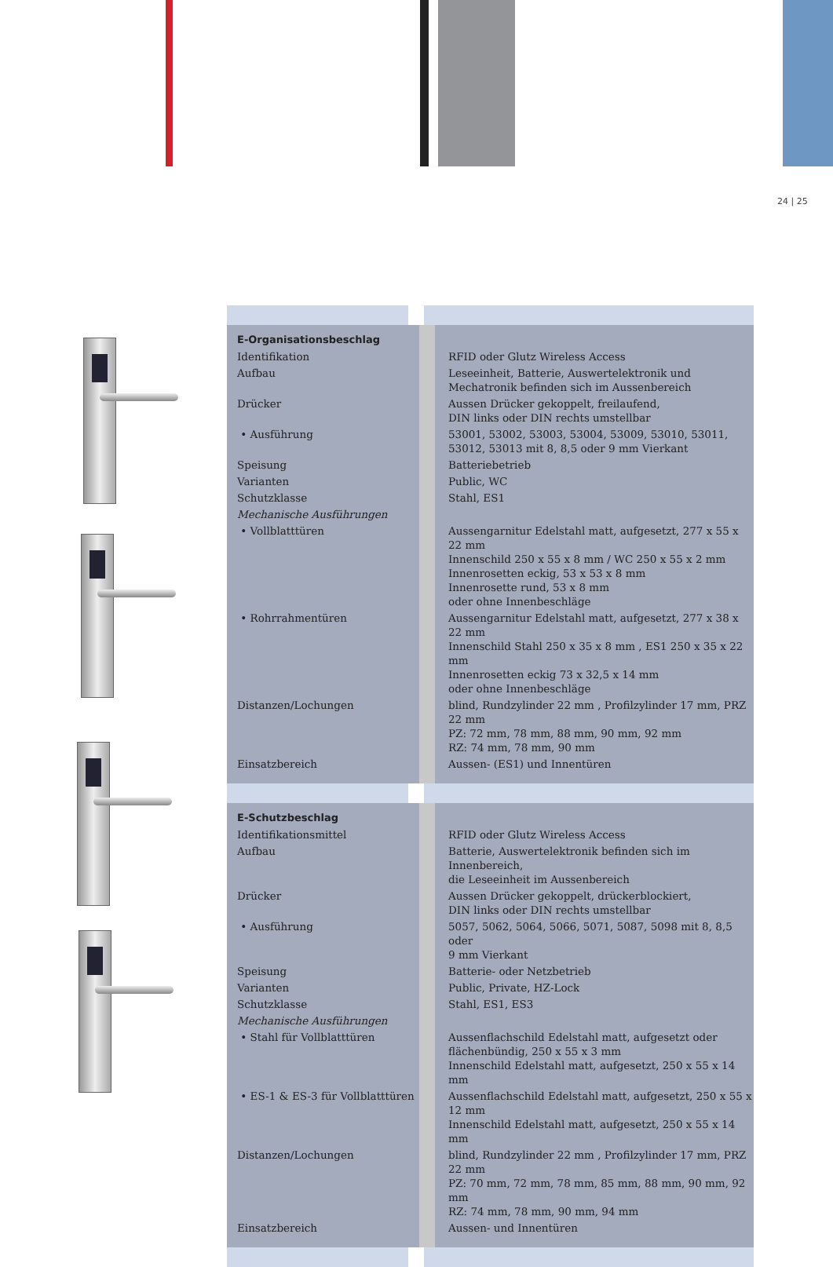24 | 25
| E-Organisationsbeschlag | | |
| Identifikation | | RFID oder Glutz Wireless Access |
| Aufbau | | Leseeinheit, Batterie, Auswertelektronik und Mechatronik befinden sich im Aussenbereich |
| Drücker | | Aussen Drücker gekoppelt, freilaufend, DIN links oder DIN rechts umstellbar |
| • Ausführung | | 53001, 53002, 53003, 53004, 53009, 53010, 53011, 53012, 53013 mit 8, 8,5 oder 9 mm Vierkant |
| Speisung | | Batteriebetrieb |
| Varianten | | Public, WC |
| Schutzklasse | | Stahl, ES1 |
| Mechanische Ausführungen | | |
| • Vollblatttüren | | Aussengarnitur Edelstahl matt, aufgesetzt, 277 x 55 x 22 mm Innenschild 250 x 55 x 8 mm / WC 250 x 55 x 2 mm Innenrosetten eckig, 53 x 53 x 8 mm Innenrosette rund, 53 x 8 mm oder ohne Innenbeschläge |
| • Rohrrahmentüren | | Aussengarnitur Edelstahl matt, aufgesetzt, 277 x 38 x 22 mm Innenschild Stahl 250 x 35 x 8 mm , ES1 250 x 35 x 22 mm Innenrosetten eckig 73 x 32,5 x 14 mm oder ohne Innenbeschläge |
| Distanzen/Lochungen | | blind, Rundzylinder 22 mm , Profilzylinder 17 mm, PRZ 22 mm PZ: 72 mm, 78 mm, 88 mm, 90 mm, 92 mm RZ: 74 mm, 78 mm, 90 mm |
| Einsatzbereich | | Aussen- (ES1) und Innentüren |
| E-Schutzbeschlag | | |
| Identifikationsmittel | | RFID oder Glutz Wireless Access |
| Aufbau | | Batterie, Auswertelektronik befinden sich im Innenbereich, die Leseeinheit im Aussenbereich |
| Drücker | | Aussen Drücker gekoppelt, drückerblockiert, DIN links oder DIN rechts umstellbar |
| • Ausführung | | 5057, 5062, 5064, 5066, 5071, 5087, 5098 mit 8, 8,5 oder 9 mm Vierkant |
| Speisung | | Batterie- oder Netzbetrieb |
| Varianten | | Public, Private, HZ-Lock |
| Schutzklasse | | Stahl, ES1, ES3 |
| Mechanische Ausführungen | | |
| • Stahl für Vollblatttüren | | Aussenflachschild Edelstahl matt, aufgesetzt oder flächenbündig, 250 x 55 x 3 mm Innenschild Edelstahl matt, aufgesetzt, 250 x 55 x 14 mm |
| • ES-1 & ES-3 für Vollblatttüren | | Aussenflachschild Edelstahl matt, aufgesetzt, 250 x 55 x 12 mm Innenschild Edelstahl matt, aufgesetzt, 250 x 55 x 14 mm |
| Distanzen/Lochungen | | blind, Rundzylinder 22 mm , Profilzylinder 17 mm, PRZ 22 mm PZ: 70 mm, 72 mm, 78 mm, 85 mm, 88 mm, 90 mm, 92 mm RZ: 74 mm, 78 mm, 90 mm, 94 mm |
| Einsatzbereich | | Aussen- und Innentüren |